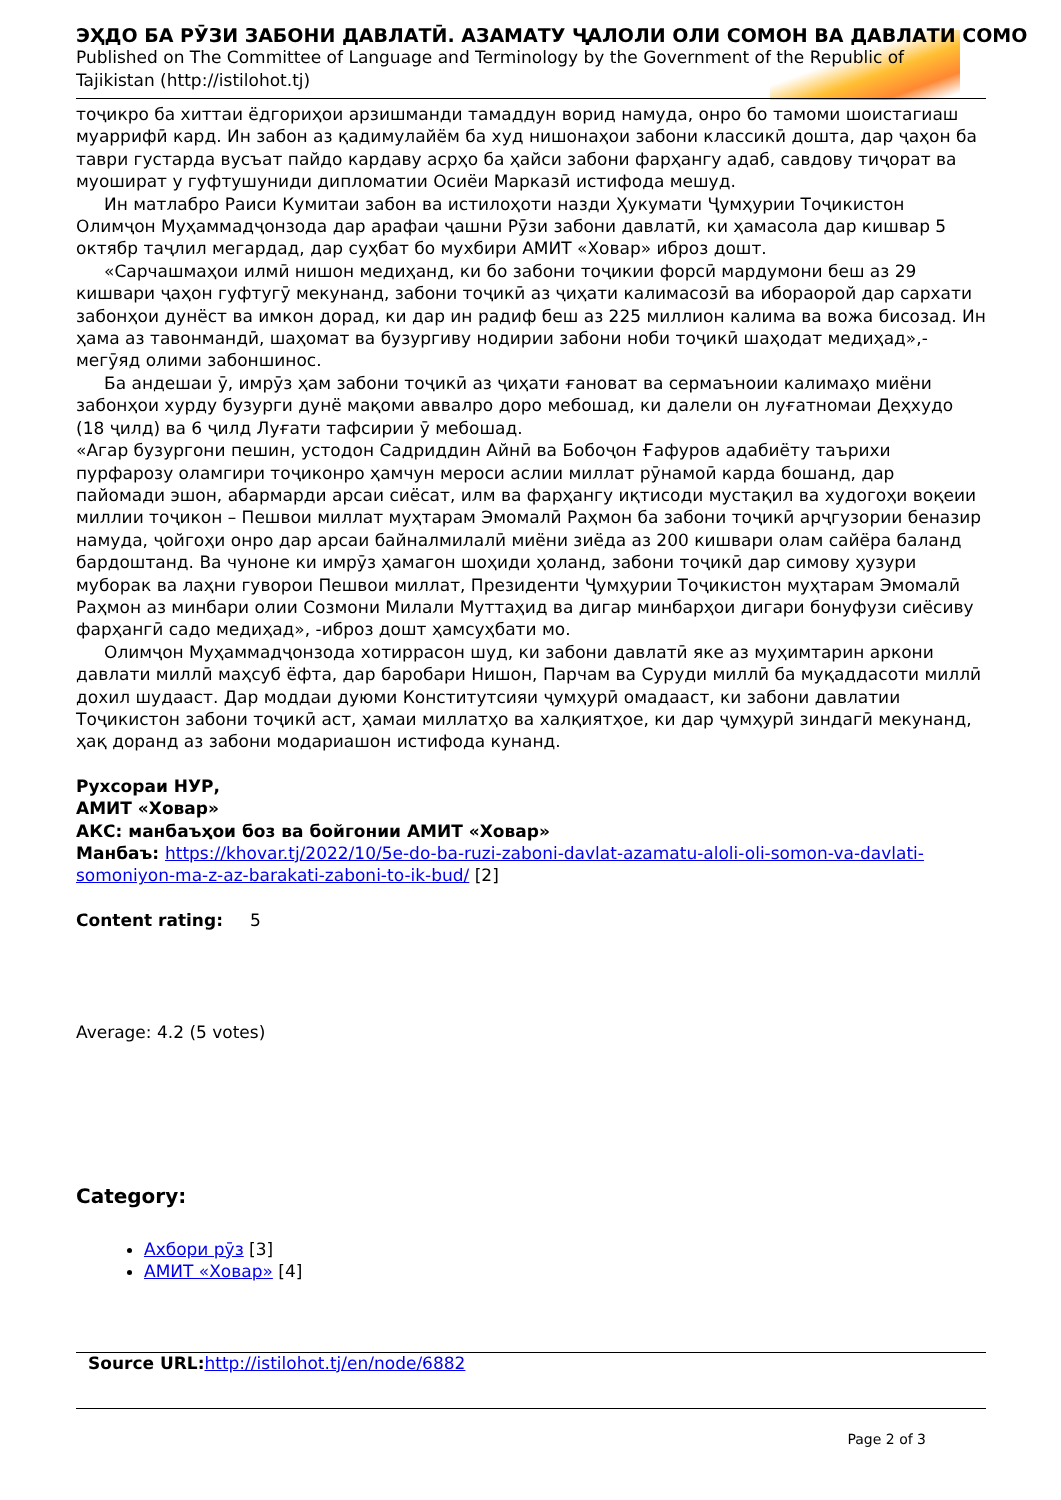ЭҲДО БА РӮЗИ ЗАБОНИ ДАВЛАТӢ. АЗАМАТУ ҶАЛОЛИ ОЛИ СОМОН ВА ДАВЛАТИ СОМО
Published on The Committee of Language and Terminology by the Government of the Republic of Tajikistan (http://istilohot.tj)
тоҷикро ба хиттаи ёдгориҳои арзишманди тамаддун ворид намуда, онро бо тамоми шоистагиаш муаррифӣ кард. Ин забон аз қадимулайём ба худ нишонаҳои забони классикӣ дошта, дар ҷаҳон ба таври густарда вусъат пайдо кардаву асрҳо ба ҳайси забони фарҳангу адаб, савдову тиҷорат ва муошират у гуфтушуниди дипломатии Осиёи Марказӣ истифода мешуд.
Ин матлабро Раиси Кумитаи забон ва истилоҳоти назди Ҳукумати Ҷумҳурии Тоҷикистон Олимҷон Муҳаммадҷонзода дар арафаи ҷашни Рӯзи забони давлатӣ, ки ҳамасола дар кишвар 5 октябр таҷлил мегардад, дар суҳбат бо мухбири АМИТ «Ховар» иброз дошт.
«Сарчашмаҳои илмӣ нишон медиҳанд, ки бо забони тоҷикии форсӣ мардумони беш аз 29 кишвари ҷаҳон гуфтугӯ мекунанд, забони тоҷикӣ аз ҷиҳати калимасозӣ ва ибораорой дар сархати забонҳои дунёст ва имкон дорад, ки дар ин радиф беш аз 225 миллион калима ва вожа бисозад. Ин ҳама аз тавонмандӣ, шаҳомат ва бузургиву нодирии забони ноби тоҷикӣ шаҳодат медиҳад»,-мегӯяд олими забоншинос.
Ба андешаи ӯ, имрӯз ҳам забони тоҷикӣ аз ҷиҳати ғановат ва сермаъноии калимаҳо миёни забонҳои хурду бузурги дунё мақоми аввалро доро мебошад, ки далели он луғатномаи Деҳхудо (18 ҷилд) ва 6 ҷилд Луғати тафсирии ӯ мебошад.
«Агар бузургони пешин, устодон Садриддин Айнӣ ва Бобоҷон Ғафуров адабиёту таърихи пурфарозу оламгири тоҷиконро ҳамчун мероси аслии миллат рӯнамоӣ карда бошанд, дар пайомади эшон, абармарди арсаи сиёсат, илм ва фарҳангу иқтисоди мустақил ва худогоҳи воқеии миллии тоҷикон – Пешвои миллат муҳтарам Эмомалӣ Раҳмон ба забони тоҷикӣ арҷгузории беназир намуда, ҷойгоҳи онро дар арсаи байналмилалӣ миёни зиёда аз 200 кишвари олам сайёра баланд бардоштанд. Ва чуноне ки имрӯз ҳамагон шоҳиди ҳоланд, забони тоҷикӣ дар симову ҳузури муборак ва лаҳни гуворои Пешвои миллат, Президенти Ҷумҳурии Тоҷикистон муҳтарам Эмомалӣ Раҳмон аз минбари олии Созмони Милали Муттаҳид ва дигар минбарҳои дигари бонуфузи сиёсиву фарҳангӣ садо медиҳад», -иброз дошт ҳамсуҳбати мо.
Олимҷон Муҳаммадҷонзода хотиррасон шуд, ки забони давлатӣ яке аз муҳимтарин аркони давлати миллӣ маҳсуб ёфта, дар баробари Нишон, Парчам ва Суруди миллӣ ба муқаддасоти миллӣ дохил шудааст. Дар моддаи дуюми Конститутсияи ҷумҳурӣ омадааст, ки забони давлатии Тоҷикистон забони тоҷикӣ аст, ҳамаи миллатҳо ва халқиятҳое, ки дар ҷумҳурӣ зиндагӣ мекунанд, ҳақ доранд аз забони модариашон истифода кунанд.
Рухсораи НУР,
АМИТ «Ховар»
АКС: манбаъҳои боз ва бойгонии АМИТ «Ховар»
Манбаъ: https://khovar.tj/2022/10/5e-do-ba-ruzi-zaboni-davlat-azamatu-aloli-oli-somon-va-davlati-somoniyon-ma-z-az-barakati-zaboni-to-ik-bud/ [2]
Content rating: 5
Average: 4.2 (5 votes)
Category:
Ахбори рӯз [3]
АМИТ «Ховар» [4]
Source URL: http://istilohot.tj/en/node/6882
Page 2 of 3